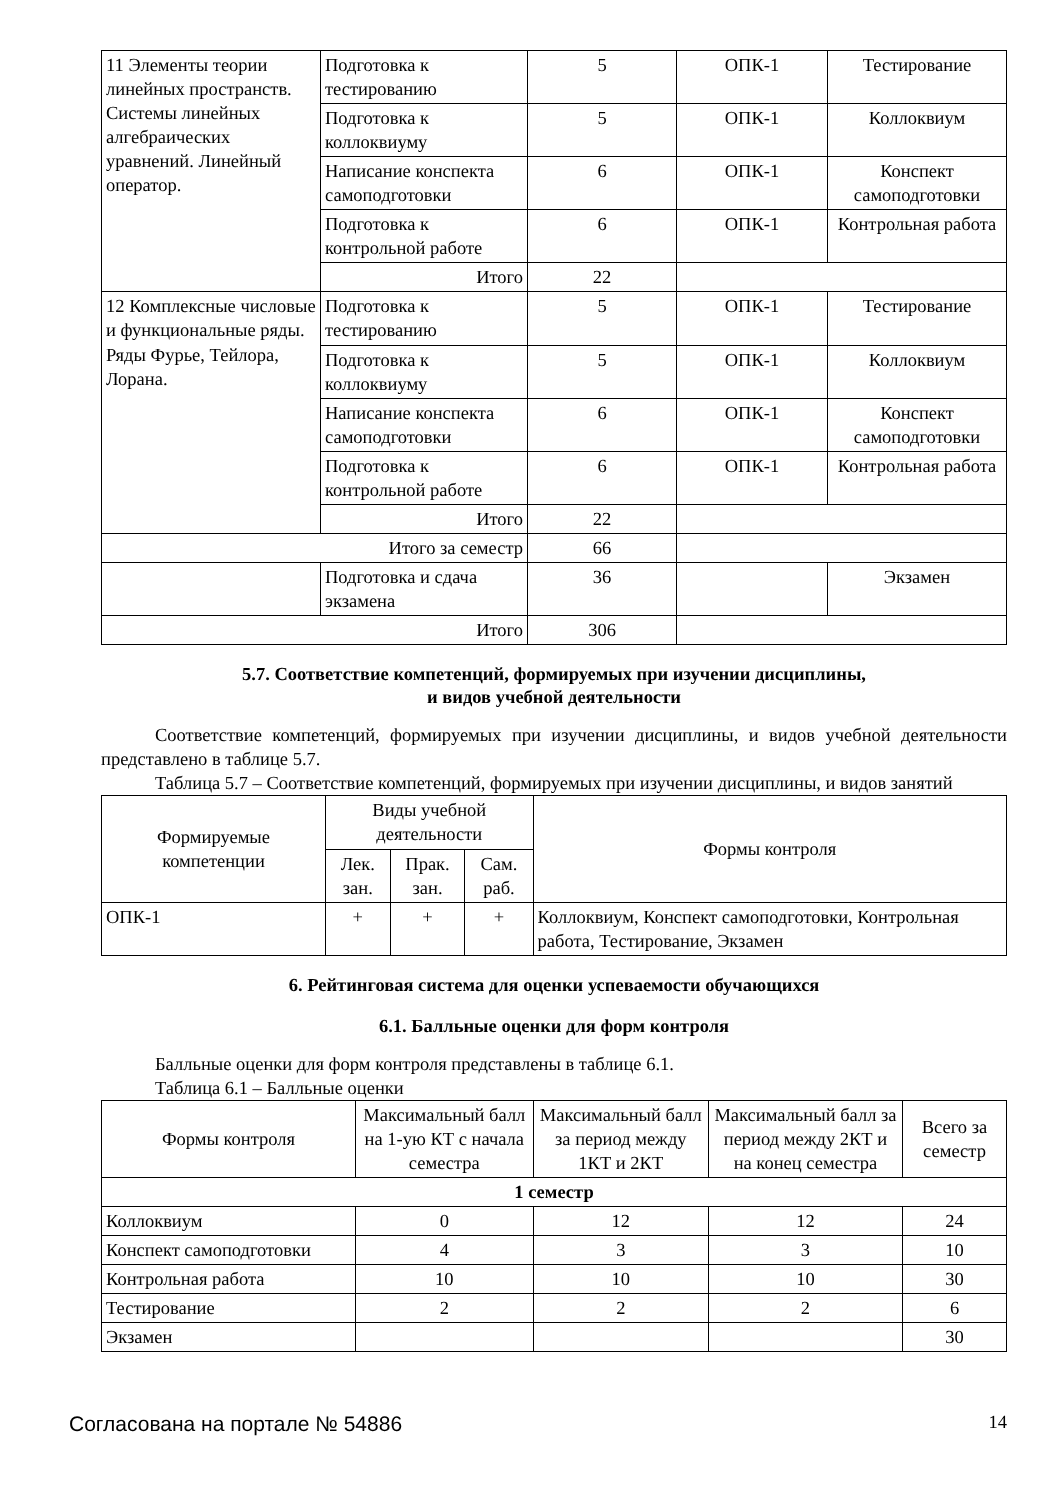| 11 Элементы теории линейных пространств. Системы линейных алгебраических уравнений. Линейный оператор. | Подготовка к тестированию | 5 | ОПК-1 | Тестирование |
| | Подготовка к коллоквиуму | 5 | ОПК-1 | Коллоквиум |
| | Написание конспекта самоподготовки | 6 | ОПК-1 | Конспект самоподготовки |
| | Подготовка к контрольной работе | 6 | ОПК-1 | Контрольная работа |
| | Итого | 22 | | |
| 12 Комплексные числовые и функциональные ряды. Ряды Фурье, Тейлора, Лорана. | Подготовка к тестированию | 5 | ОПК-1 | Тестирование |
| | Подготовка к коллоквиуму | 5 | ОПК-1 | Коллоквиум |
| | Написание конспекта самоподготовки | 6 | ОПК-1 | Конспект самоподготовки |
| | Подготовка к контрольной работе | 6 | ОПК-1 | Контрольная работа |
| | Итого | 22 | | |
| Итого за семестр | | 66 | | |
| | Подготовка и сдача экзамена | 36 | | Экзамен |
| Итого | | 306 | | |
5.7. Соответствие компетенций, формируемых при изучении дисциплины,
и видов учебной деятельности
Соответствие компетенций, формируемых при изучении дисциплины, и видов учебной деятельности представлено в таблице 5.7.
Таблица 5.7 – Соответствие компетенций, формируемых при изучении дисциплины, и видов занятий
| Формируемые компетенции | Виды учебной деятельности | | | Формы контроля |
| | Лек. зан. | Прак. зан. | Сам. раб. | |
| ОПК-1 | + | + | + | Коллоквиум, Конспект самоподготовки, Контрольная работа, Тестирование, Экзамен |
6. Рейтинговая система для оценки успеваемости обучающихся
6.1. Балльные оценки для форм контроля
Балльные оценки для форм контроля представлены в таблице 6.1.
Таблица 6.1 – Балльные оценки
| Формы контроля | Максимальный балл на 1-ую КТ с начала семестра | Максимальный балл за период между 1КТ и 2КТ | Максимальный балл за период между 2КТ и на конец семестра | Всего за семестр |
| 1 семестр | | | | |
| Коллоквиум | 0 | 12 | 12 | 24 |
| Конспект самоподготовки | 4 | 3 | 3 | 10 |
| Контрольная работа | 10 | 10 | 10 | 30 |
| Тестирование | 2 | 2 | 2 | 6 |
| Экзамен | | | | 30 |
Согласована на портале № 54886 14